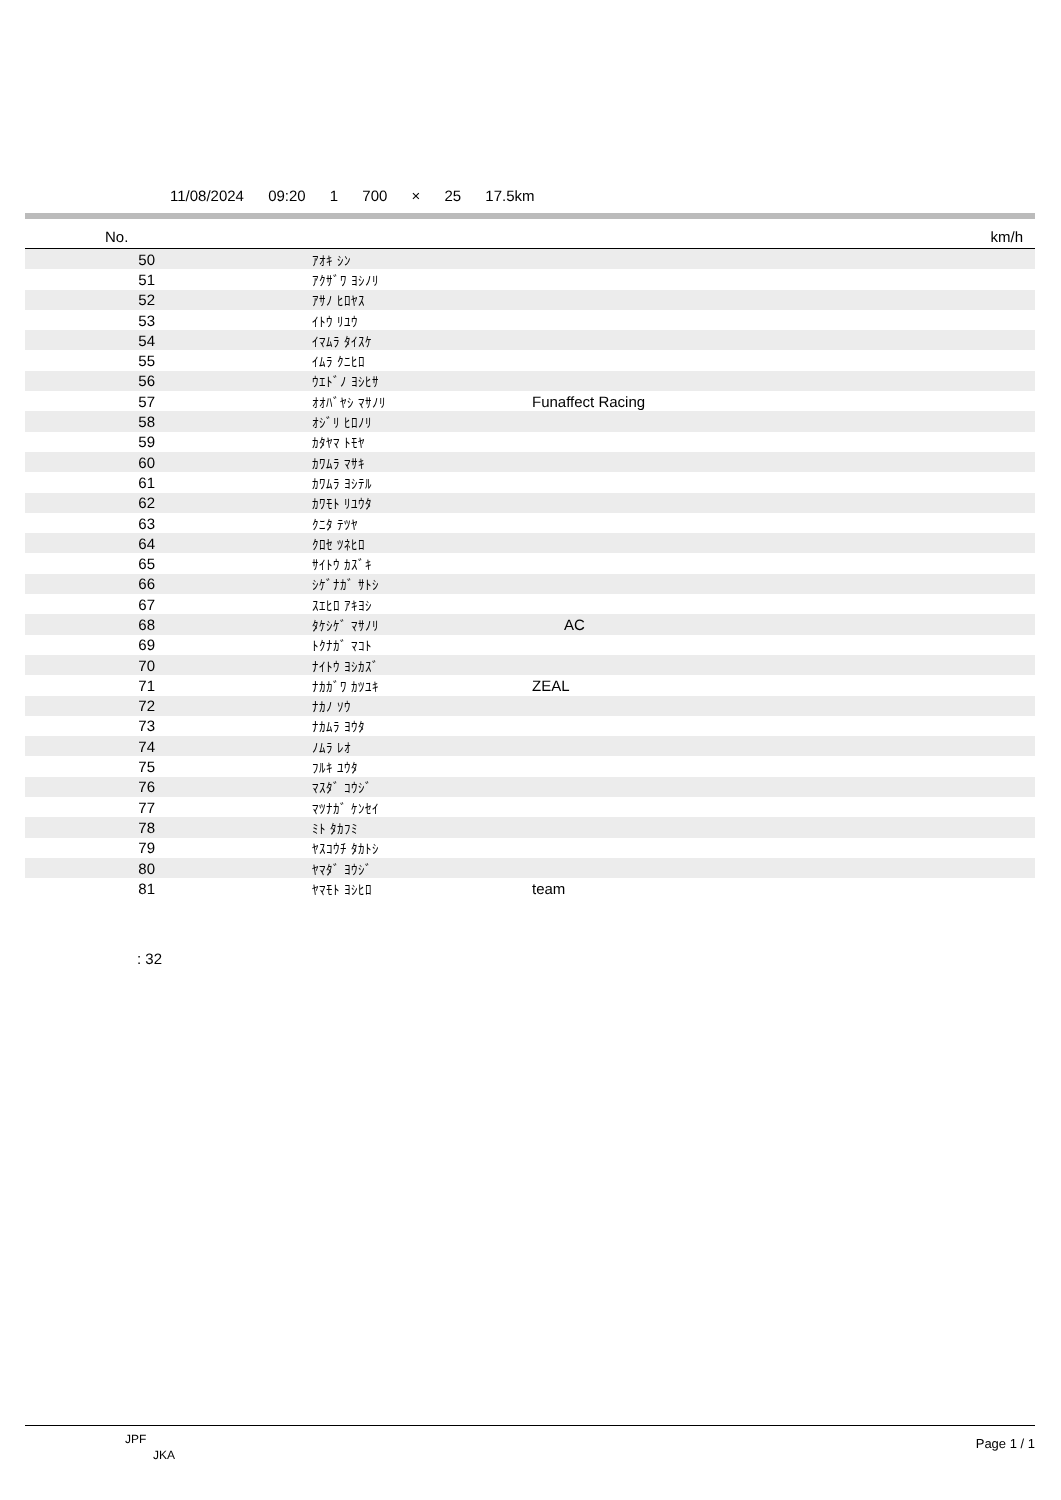11/08/2024 09:20 1 700 × 25 17.5km
| No. | | | km/h |
| --- | --- | --- | --- |
| 50 | ｱｵｷ ｼﾝ | | |
| 51 | ｱｸｻﾞﾜ ﾖｼﾉﾘ | | |
| 52 | ｱｻﾉ ﾋﾛﾔｽ | | |
| 53 | ｲﾄｳ ﾘﾕｳ | | |
| 54 | ｲﾏﾑﾗ ﾀｲｽｹ | | |
| 55 | ｲﾑﾗ ｸﾆﾋﾛ | | |
| 56 | ｳｴﾄﾞﾉ ﾖｼﾋｻ | | |
| 57 | ｵｵﾊﾞﾔｼ ﾏｻﾉﾘ | Funaffect Racing | |
| 58 | ｵｼﾞﾘ ﾋﾛﾉﾘ | | |
| 59 | ｶﾀﾔﾏ ﾄﾓﾔ | | |
| 60 | ｶﾜﾑﾗ ﾏｻｷ | | |
| 61 | ｶﾜﾑﾗ ﾖｼﾃﾙ | | |
| 62 | ｶﾜﾓﾄ ﾘﾕｳﾀ | | |
| 63 | ｸﾆﾀ ﾃﾂﾔ | | |
| 64 | ｸﾛｾ ﾂﾈﾋﾛ | | |
| 65 | ｻｲﾄｳ ｶｽﾞｷ | | |
| 66 | ｼｹﾞﾅｶﾞ ｻﾄｼ | | |
| 67 | ｽｴﾋﾛ ｱｷﾖｼ | | |
| 68 | ﾀｹｼｹﾞ ﾏｻﾉﾘ | AC | |
| 69 | ﾄｸﾅｶﾞ ﾏｺﾄ | | |
| 70 | ﾅｲﾄｳ ﾖｼｶｽﾞ | | |
| 71 | ﾅｶｶﾞﾜ ｶﾂﾕｷ | ZEAL | |
| 72 | ﾅｶﾉ ｿｳ | | |
| 73 | ﾅｶﾑﾗ ﾖｳﾀ | | |
| 74 | ﾉﾑﾗ ﾚｵ | | |
| 75 | ﾌﾙｷ ﾕｳﾀ | | |
| 76 | ﾏｽﾀﾞ ｺｳｼﾞ | | |
| 77 | ﾏﾂﾅｶﾞ ｹﾝｾｲ | | |
| 78 | ﾐﾄ ﾀｶﾌﾐ | | |
| 79 | ﾔｽｺｳﾁ ﾀｶﾄｼ | | |
| 80 | ﾔﾏﾀﾞ ﾖｳｼﾞ | | |
| 81 | ﾔﾏﾓﾄ ﾖｼﾋﾛ | team | |
: 32
JPF
JKA
Page 1 / 1